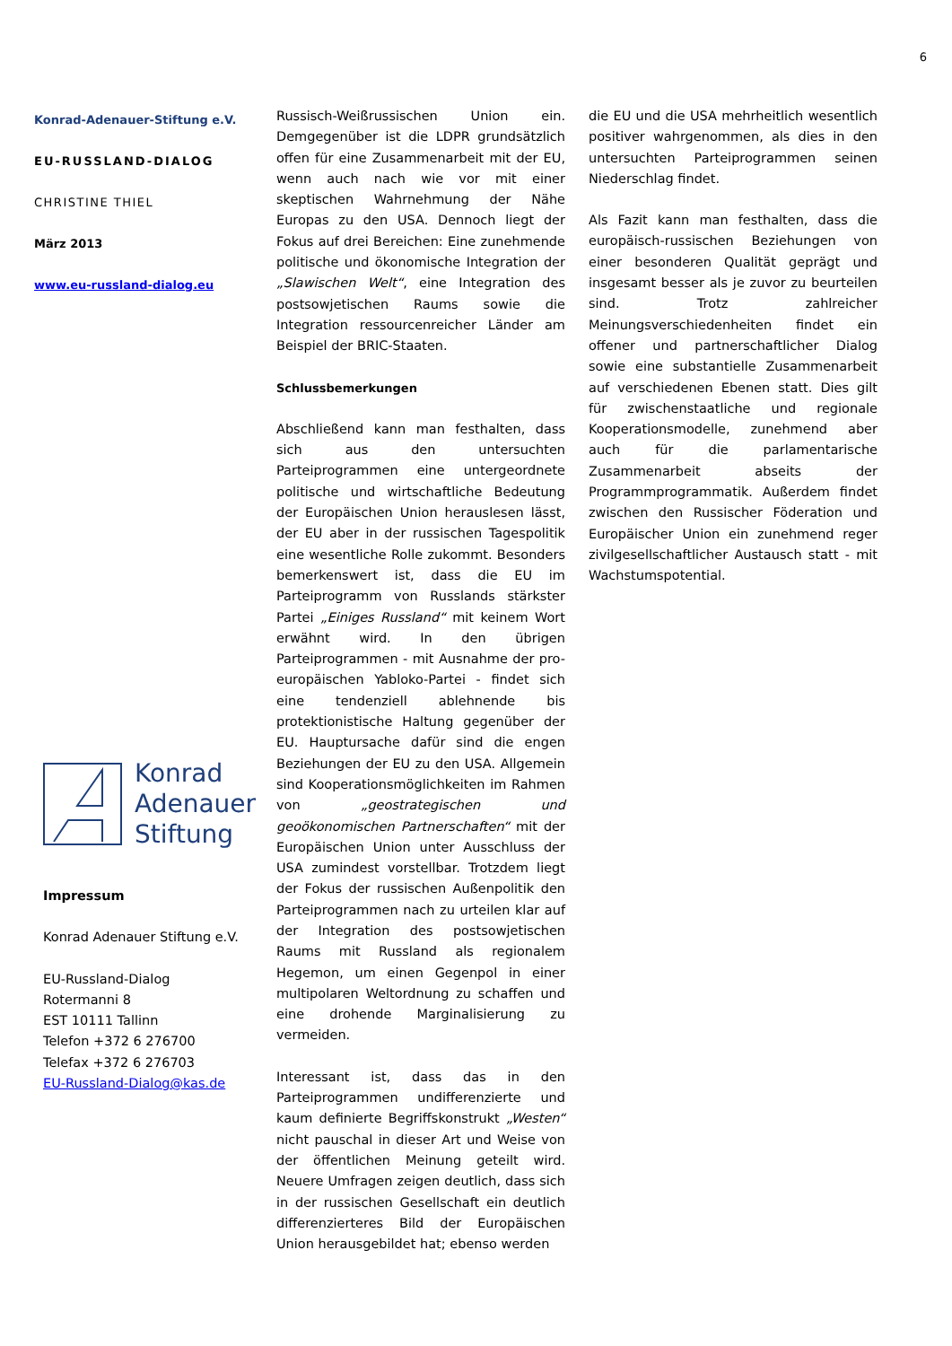6
Konrad-Adenauer-Stiftung e.V.
EU-RUSSLAND-DIALOG
CHRISTINE THIEL
März 2013
www.eu-russland-dialog.eu
Konrad
Adenauer
Stiftung
Impressum
Konrad Adenauer Stiftung e.V.
EU-Russland-Dialog
Rotermanni 8
EST 10111 Tallinn
Telefon +372 6 276700
Telefax +372 6 276703
EU-Russland-Dialog@kas.de
Russisch-Weißrussischen Union ein. Demgegenüber ist die LDPR grundsätzlich offen für eine Zusammenarbeit mit der EU, wenn auch nach wie vor mit einer skeptischen Wahrnehmung der Nähe Europas zu den USA. Dennoch liegt der Fokus auf drei Bereichen: Eine zunehmende politische und ökonomische Integration der „Slawischen Welt“, eine Integration des postsowjetischen Raums sowie die Integration ressourcenreicher Länder am Beispiel der BRIC-Staaten.
Schlussbemerkungen
Abschließend kann man festhalten, dass sich aus den untersuchten Parteiprogrammen eine untergeordnete politische und wirtschaftliche Bedeutung der Europäischen Union herauslesen lässt, der EU aber in der russischen Tagespolitik eine wesentliche Rolle zukommt. Besonders bemerkenswert ist, dass die EU im Parteiprogramm von Russlands stärkster Partei „Einiges Russland“ mit keinem Wort erwähnt wird. In den übrigen Parteiprogrammen - mit Ausnahme der pro-europäischen Yabloko-Partei - findet sich eine tendenziell ablehnende bis protektionistische Haltung gegenüber der EU. Hauptursache dafür sind die engen Beziehungen der EU zu den USA. Allgemein sind Kooperationsmöglichkeiten im Rahmen von „geostrategischen und geoökonomischen Partnerschaften“ mit der Europäischen Union unter Ausschluss der USA zumindest vorstellbar. Trotzdem liegt der Fokus der russischen Außenpolitik den Parteiprogrammen nach zu urteilen klar auf der Integration des postsowjetischen Raums mit Russland als regionalem Hegemon, um einen Gegenpol in einer multipolaren Weltordnung zu schaffen und eine drohende Marginalisierung zu vermeiden.
Interessant ist, dass das in den Parteiprogrammen undifferenzierte und kaum definierte Begriffskonstrukt „Westen“ nicht pauschal in dieser Art und Weise von der öffentlichen Meinung geteilt wird. Neuere Umfragen zeigen deutlich, dass sich in der russischen Gesellschaft ein deutlich differenzierteres Bild der Europäischen Union herausgebildet hat; ebenso werden
die EU und die USA mehrheitlich wesentlich positiver wahrgenommen, als dies in den untersuchten Parteiprogrammen seinen Niederschlag findet.
Als Fazit kann man festhalten, dass die europäisch-russischen Beziehungen von einer besonderen Qualität geprägt und insgesamt besser als je zuvor zu beurteilen sind. Trotz zahlreicher Meinungsverschiedenheiten findet ein offener und partnerschaftlicher Dialog sowie eine substantielle Zusammenarbeit auf verschiedenen Ebenen statt. Dies gilt für zwischenstaatliche und regionale Kooperationsmodelle, zunehmend aber auch für die parlamentarische Zusammenarbeit abseits der Programmprogrammatik. Außerdem findet zwischen den Russischer Föderation und Europäischer Union ein zunehmend reger zivilgesellschaftlicher Austausch statt - mit Wachstumspotential.